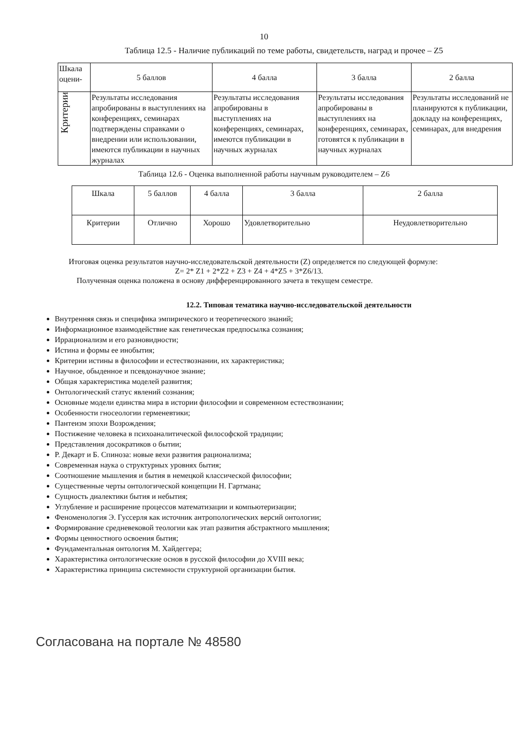10
Таблица 12.5 - Наличие публикаций по теме работы, свидетельств, наград и прочее – Z5
| Шкала оцени- | 5 баллов | 4 балла | 3 балла | 2 балла |
| Критерии | Результаты исследования апробированы в выступлениях на конференциях, семинарах подтверждены справками о внедрении или использовании, имеются публикации в научных журналах | Результаты исследования апробированы в выступлениях на конференциях, семинарах, имеются публикации в научных журналах | Результаты исследования апробированы в выступлениях на конференциях, семинарах, готовятся к публикации в научных журналах | Результаты исследований не планируются к публикации, докладу на конференциях, семинарах, для внедрения |
Таблица 12.6 - Оценка выполненной работы научным руководителем – Z6
| Шкала | 5 баллов | 4 балла | 3 балла | 2 балла |
| Критерии | Отлично | Хорошо | Удовлетворительно | Неудовлетворительно |
Итоговая оценка результатов научно-исследовательской деятельности (Z) определяется по следующей формуле:
Z= 2* Z1 + 2*Z2 + Z3 + Z4 + 4*Z5 + 3*Z6/13.
Полученная оценка положена в основу дифференцированного зачета в текущем семестре.
12.2. Типовая тематика научно-исследовательской деятельности
Внутренняя связь и специфика эмпирического и теоретического знаний;
Информационное взаимодействие как генетическая предпосылка сознания;
Иррационализм и его разновидности;
Истина и формы ее инобытия;
Критерии истины в философии и естествознании, их характеристика;
Научное, обыденное и псевдонаучное знание;
Общая характеристика моделей развития;
Онтологический статус явлений сознания;
Основные модели единства мира в истории философии и современном естествознании;
Особенности гносеологии герменевтики;
Пантеизм эпохи Возрождения;
Постижение человека в психоаналитической философской традиции;
Представления досократиков о бытии;
Р. Декарт и Б. Спиноза: новые вехи развития рационализма;
Современная наука о структурных уровнях бытия;
Соотношение мышления и бытия в немецкой классической философии;
Существенные черты онтологической концепции Н. Гартмана;
Сущность диалектики бытия и небытия;
Углубление и расширение процессов математизации и компьютеризации;
Феноменология Э. Гуссерля как источник антропологических версий онтологии;
Формирование средневековой теологии как этап развития абстрактного мышления;
Формы ценностного освоения бытия;
Фундаментальная онтология М. Хайдеггера;
Характеристика онтологические основ в русской философии до XVIII века;
Характеристика принципа системности структурной организации бытия.
Согласована на портале № 48580